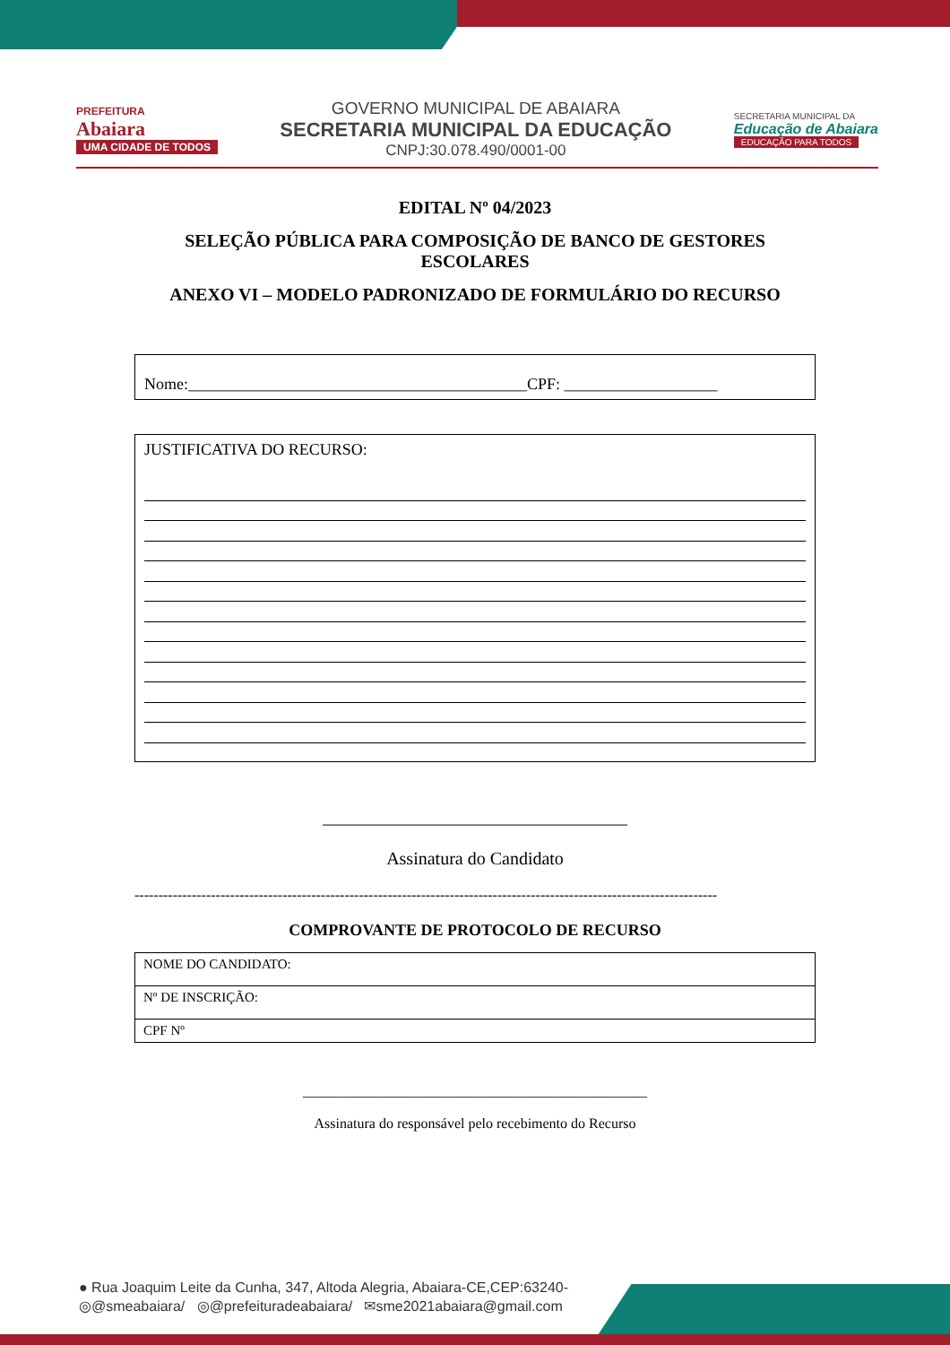PREFEITURA
Abaiara
UMA CIDADE DE TODOS
GOVERNO MUNICIPAL DE ABAIARA
SECRETARIA MUNICIPAL DA EDUCAÇÃO
CNPJ:30.078.490/0001-00
SECRETARIA MUNICIPAL DA
Educação de Abaiara
EDUCAÇÃO PARA TODOS
EDITAL Nº 04/2023
SELEÇÃO PÚBLICA PARA COMPOSIÇÃO DE BANCO DE GESTORES ESCOLARES
ANEXO VI – MODELO PADRONIZADO DE FORMULÁRIO DO RECURSO
Nome:__________________________________________CPF: ___________________
JUSTIFICATIVA DO RECURSO:
__________________________________
Assinatura do Candidato
--------------------------------------------------------------------------------------------------------------------------
COMPROVANTE DE PROTOCOLO DE RECURSO
| NOME DO CANDIDATO: |
| Nº DE INSCRIÇÃO: |
| CPF Nº |
________________________________________________
Assinatura do responsável pelo recebimento do Recurso
● Rua Joaquim Leite da Cunha, 347, Altoda Alegria, Abaiara-CE,CEP:63240-
◎@smeabaiara/ ◎@prefeituradeabaiara/ ✉sme2021abaiara@gmail.com